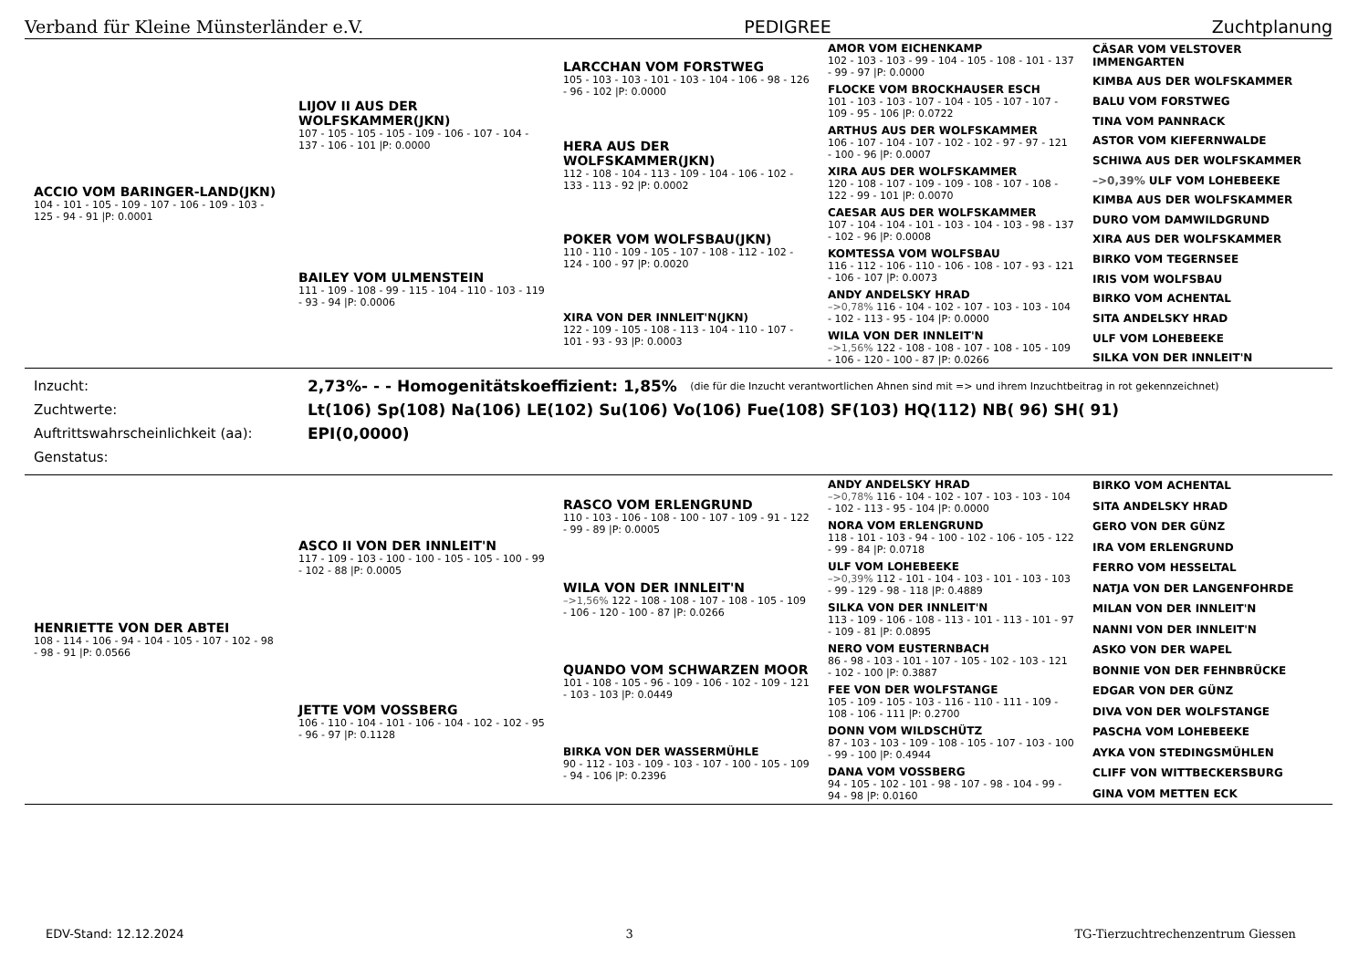Verband für Kleine Münsterländer e.V. PEDIGREE Zuchtplanung
| ACCIO VOM BARINGER-LAND(JKN) 104 - 101 - 105 - 109 - 107 - 106 - 109 - 103 - 125 - 94 - 91 /P: 0.0001 | LIJOV II AUS DER WOLFSKAMMER(JKN) 107 - 105 - 105 - 105 - 109 - 106 - 107 - 104 - 137 - 106 - 101 /P: 0.0000 BAILEY VOM ULMENSTEIN 111 - 109 - 108 - 99 - 115 - 104 - 110 - 103 - 119 - 93 - 94 /P: 0.0006 | LARCCHAN VOM FORSTWEG 105 - 103 - 103 - 101 - 103 - 104 - 106 - 98 - 126 - 96 - 102 /P: 0.0000 HERA AUS DER WOLFSKAMMER(JKN) 112 - 108 - 104 - 113 - 109 - 104 - 106 - 102 - 133 - 113 - 92 /P: 0.0002 POKER VOM WOLFSBAU(JKN) 110 - 110 - 109 - 105 - 107 - 108 - 112 - 102 - 124 - 100 - 97 /P: 0.0020 XIRA VON DER INNLEIT'N(JKN) 122 - 109 - 105 - 108 - 113 - 104 - 110 - 107 - 101 - 93 - 93 /P: 0.0003 | AMOR VOM EICHENKAMP 102 - 103 - 103 - 99 - 104 - 105 - 108 - 101 - 137 - 99 - 97 /P: 0.0000 FLOCKE VOM BROCKHAUSER ESCH 101 - 103 - 103 - 107 - 104 - 105 - 107 - 107 - 109 - 95 - 106 /P: 0.0722 ARTHUS AUS DER WOLFSKAMMER 106 - 107 - 104 - 107 - 102 - 102 - 97 - 97 - 121 - 100 - 96 /P: 0.0007 XIRA AUS DER WOLFSKAMMER 120 - 108 - 107 - 109 - 109 - 108 - 107 - 108 - 122 - 99 - 101 /P: 0.0070 CAESAR AUS DER WOLFSKAMMER 107 - 104 - 104 - 101 - 103 - 104 - 103 - 98 - 137 - 102 - 96 /P: 0.0008 KOMTESSA VOM WOLFSBAU 116 - 112 - 106 - 110 - 106 - 108 - 107 - 93 - 121 - 106 - 107 /P: 0.0073 ANDY ANDELSKY HRAD –>0,78% 116 - 104 - 102 - 107 - 103 - 103 - 104 - 102 - 113 - 95 - 104 /P: 0.0000 WILA VON DER INNLEIT'N –>1,56% 122 - 108 - 108 - 107 - 108 - 105 - 109 - 106 - 120 - 100 - 87 /P: 0.0266 | CÄSAR VOM VELSTOVER IMMENGARTEN KIMBA AUS DER WOLFSKAMMER BALU VOM FORSTWEG TINA VOM PANNRACK ASTOR VOM KIEFERNWALDE SCHIWA AUS DER WOLFSKAMMER –>0,39% ULF VOM LOHEBEEKE KIMBA AUS DER WOLFSKAMMER DURO VOM DAMWILDGRUND XIRA AUS DER WOLFSKAMMER BIRKO VOM TEGERNSEE IRIS VOM WOLFSBAU BIRKO VOM ACHENTAL SITA ANDELSKY HRAD ULF VOM LOHEBEEKE SILKA VON DER INNLEIT'N |
Inzucht: 2,73%- - - Homogenitätskoeffizient: 1,85% (die für die Inzucht verantwortlichen Ahnen sind mit => und ihrem Inzuchtbeitrag in rot gekennzeichnet)
Zuchtwerte: Lt(106) Sp(108) Na(106) LE(102) Su(106) Vo(106) Fue(108) SF(103) HQ(112) NB( 96) SH( 91)
Auftrittswahrscheinlichkeit (aa): EPI(0,0000)
Genstatus:
| HENRIETTE VON DER ABTEI 108 - 114 - 106 - 94 - 104 - 105 - 107 - 102 - 98 - 98 - 91 /P: 0.0566 | ASCO II VON DER INNLEIT'N 117 - 109 - 103 - 100 - 100 - 105 - 105 - 100 - 99 - 102 - 88 /P: 0.0005 JETTE VOM VOSSBERG 106 - 110 - 104 - 101 - 106 - 104 - 102 - 102 - 95 - 96 - 97 /P: 0.1128 | RASCO VOM ERLENGRUND 110 - 103 - 106 - 108 - 100 - 107 - 109 - 91 - 122 - 99 - 89 /P: 0.0005 WILA VON DER INNLEIT'N –>1,56% 122 - 108 - 108 - 107 - 108 - 105 - 109 - 106 - 120 - 100 - 87 /P: 0.0266 QUANDO VOM SCHWARZEN MOOR 101 - 108 - 105 - 96 - 109 - 106 - 102 - 109 - 121 - 103 - 103 /P: 0.0449 BIRKA VON DER WASSERMÜHLE 90 - 112 - 103 - 109 - 103 - 107 - 100 - 105 - 109 - 94 - 106 /P: 0.2396 | ANDY ANDELSKY HRAD –>0,78% 116 - 104 - 102 - 107 - 103 - 103 - 104 - 102 - 113 - 95 - 104 /P: 0.0000 NORA VOM ERLENGRUND 118 - 101 - 103 - 94 - 100 - 102 - 106 - 105 - 122 - 99 - 84 /P: 0.0718 ULF VOM LOHEBEEKE –>0,39% 112 - 101 - 104 - 103 - 101 - 103 - 103 - 99 - 129 - 98 - 118 /P: 0.4889 SILKA VON DER INNLEIT'N 113 - 109 - 106 - 108 - 113 - 101 - 113 - 101 - 97 - 109 - 81 /P: 0.0895 NERO VOM EUSTERNBACH 86 - 98 - 103 - 101 - 107 - 105 - 102 - 103 - 121 - 102 - 100 /P: 0.3887 FEE VON DER WOLFSTANGE 105 - 109 - 105 - 103 - 116 - 110 - 111 - 109 - 108 - 106 - 111 /P: 0.2700 DONN VOM WILDSCHÜTZ 87 - 103 - 103 - 109 - 108 - 105 - 107 - 103 - 100 - 99 - 100 /P: 0.4944 DANA VOM VOSSBERG 94 - 105 - 102 - 101 - 98 - 107 - 98 - 104 - 99 - 94 - 98 /P: 0.0160 | BIRKO VOM ACHENTAL SITA ANDELSKY HRAD GERO VON DER GÜNZ IRA VOM ERLENGRUND FERRO VOM HESSELTAL NATJA VON DER LANGENFOHRDE MILAN VON DER INNLEIT'N NANNI VON DER INNLEIT'N ASKO VON DER WAPEL BONNIE VON DER FEHNBRÜCKE EDGAR VON DER GÜNZ DIVA VON DER WOLFSTANGE PASCHA VOM LOHEBEEKE AYKA VON STEDINGSMÜHLEN CLIFF VON WITTBECKERSBURG GINA VOM METTEN ECK |
EDV-Stand: 12.12.2024 3 TG-Tierzuchtrechenzentrum Giessen